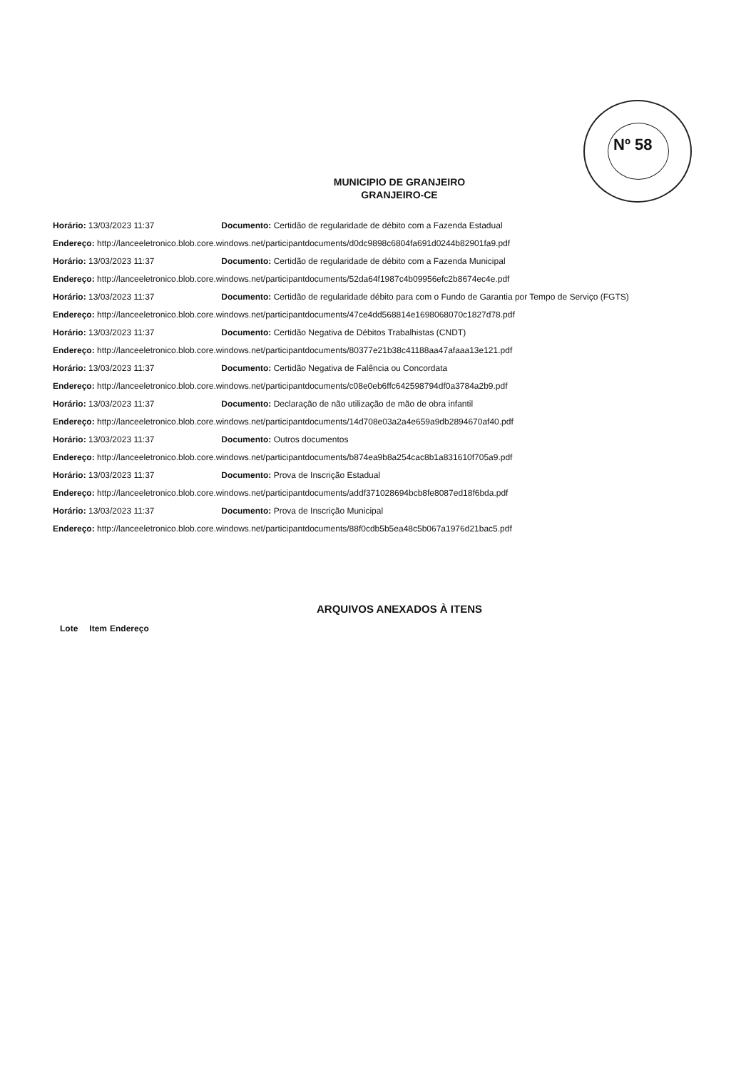Nº 58
MUNICIPIO DE GRANJEIRO
GRANJEIRO-CE
Horário: 13/03/2023 11:37 Documento: Certidão de regularidade de débito com a Fazenda Estadual
Endereço: http://lanceeletronico.blob.core.windows.net/participantdocuments/d0dc9898c6804fa691d0244b82901fa9.pdf
Horário: 13/03/2023 11:37 Documento: Certidão de regularidade de débito com a Fazenda Municipal
Endereço: http://lanceeletronico.blob.core.windows.net/participantdocuments/52da64f1987c4b09956efc2b8674ec4e.pdf
Horário: 13/03/2023 11:37 Documento: Certidão de regularidade débito para com o Fundo de Garantia por Tempo de Serviço (FGTS)
Endereço: http://lanceeletronico.blob.core.windows.net/participantdocuments/47ce4dd568814e1698068070c1827d78.pdf
Horário: 13/03/2023 11:37 Documento: Certidão Negativa de Débitos Trabalhistas (CNDT)
Endereço: http://lanceeletronico.blob.core.windows.net/participantdocuments/80377e21b38c41188aa47afaaa13e121.pdf
Horário: 13/03/2023 11:37 Documento: Certidão Negativa de Falência ou Concordata
Endereço: http://lanceeletronico.blob.core.windows.net/participantdocuments/c08e0eb6ffc642598794df0a3784a2b9.pdf
Horário: 13/03/2023 11:37 Documento: Declaração de não utilização de mão de obra infantil
Endereço: http://lanceeletronico.blob.core.windows.net/participantdocuments/14d708e03a2a4e659a9db2894670af40.pdf
Horário: 13/03/2023 11:37 Documento: Outros documentos
Endereço: http://lanceeletronico.blob.core.windows.net/participantdocuments/b874ea9b8a254cac8b1a831610f705a9.pdf
Horário: 13/03/2023 11:37 Documento: Prova de Inscrição Estadual
Endereço: http://lanceeletronico.blob.core.windows.net/participantdocuments/addf371028694bcb8fe8087ed18f6bda.pdf
Horário: 13/03/2023 11:37 Documento: Prova de Inscrição Municipal
Endereço: http://lanceeletronico.blob.core.windows.net/participantdocuments/88f0cdb5b5ea48c5b067a1976d21bac5.pdf
ARQUIVOS ANEXADOS À ITENS
| Lote | Item | Endereço |
| --- | --- | --- |